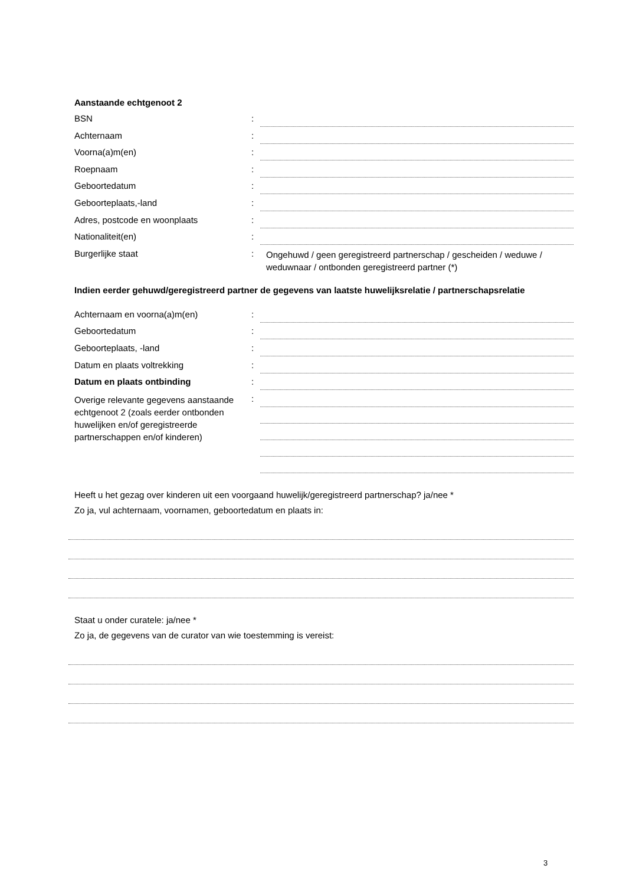Aanstaande echtgenoot 2
BSN :
Achternaam :
Voorna(a)m(en) :
Roepnaam :
Geboortedatum :
Geboorteplaats,-land :
Adres, postcode en woonplaats :
Nationaliteit(en) :
Burgerlijke staat :
Ongehuwd / geen geregistreerd partnerschap / gescheiden / weduwe / weduwnaar / ontbonden geregistreerd partner (*)
Indien eerder gehuwd/geregistreerd partner de gegevens van laatste huwelijksrelatie / partnerschapsrelatie
Achternaam en voorna(a)m(en) :
Geboortedatum :
Geboorteplaats, -land :
Datum en plaats voltrekking :
Datum en plaats ontbinding :
Overige relevante gegevens aanstaande echtgenoot 2 (zoals eerder ontbonden huwelijken en/of geregistreerde partnerschappen en/of kinderen)
:
Heeft u het gezag over kinderen uit een voorgaand huwelijk/geregistreerd partnerschap? ja/nee *
Zo ja, vul achternaam, voornamen, geboortedatum en plaats in:
Staat u onder curatele: ja/nee *
Zo ja, de gegevens van de curator van wie toestemming is vereist:
3